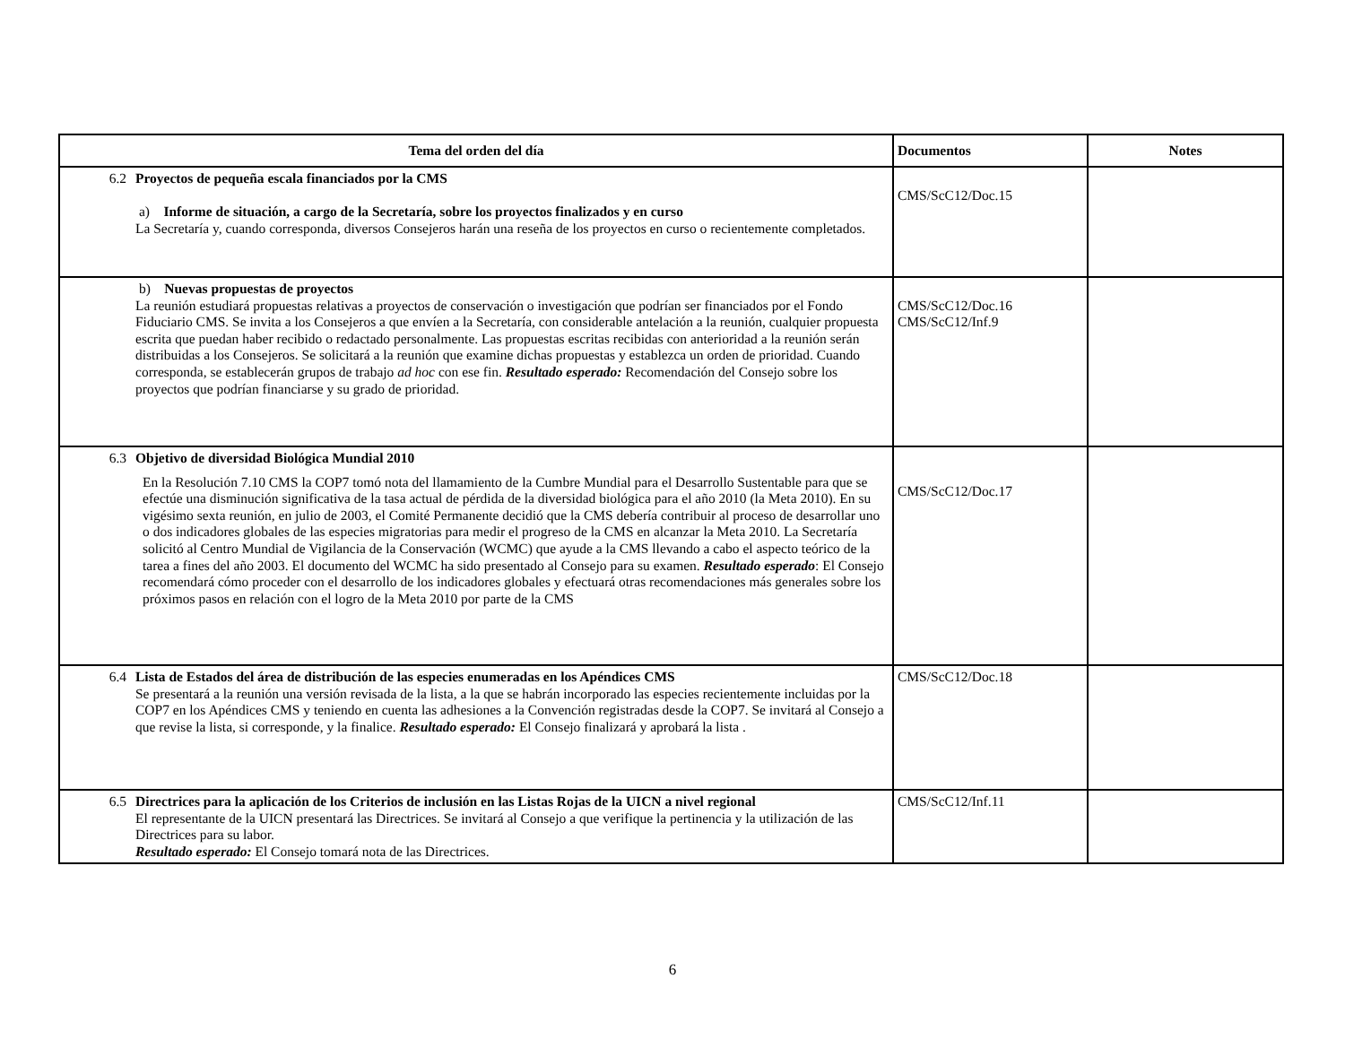| Tema del orden del día | Documentos | Notes |
| --- | --- | --- |
| 6.2 Proyectos de pequeña escala financiados por la CMS a) Informe de situación, a cargo de la Secretaría, sobre los proyectos finalizados y en curso La Secretaría y, cuando corresponda, diversos Consejeros harán una reseña de los proyectos en curso o recientemente completados. | CMS/ScC12/Doc.15 | |
| b) Nuevas propuestas de proyectos La reunión estudiará propuestas relativas a proyectos de conservación o investigación que podrían ser financiados por el Fondo Fiduciario CMS. Se invita a los Consejeros a que envíen a la Secretaría, con considerable antelación a la reunión, cualquier propuesta escrita que puedan haber recibido o redactado personalmente. Las propuestas escritas recibidas con anterioridad a la reunión serán distribuidas a los Consejeros. Se solicitará a la reunión que examine dichas propuestas y establezca un orden de prioridad. Cuando corresponda, se establecerán grupos de trabajo ad hoc con ese fin. Resultado esperado: Recomendación del Consejo sobre los proyectos que podrían financiarse y su grado de prioridad. | CMS/ScC12/Doc.16 CMS/ScC12/Inf.9 | |
| 6.3 Objetivo de diversidad Biológica Mundial 2010 En la Resolución 7.10 CMS la COP7 tomó nota del llamamiento de la Cumbre Mundial para el Desarrollo Sustentable para que se efectúe una disminución significativa de la tasa actual de pérdida de la diversidad biológica para el año 2010 (la Meta 2010). En su vigésimo sexta reunión, en julio de 2003, el Comité Permanente decidió que la CMS debería contribuir al proceso de desarrollar uno o dos indicadores globales de las especies migratorias para medir el progreso de la CMS en alcanzar la Meta 2010. La Secretaría solicitó al Centro Mundial de Vigilancia de la Conservación (WCMC) que ayude a la CMS llevando a cabo el aspecto teórico de la tarea a fines del año 2003. El documento del WCMC ha sido presentado al Consejo para su examen. Resultado esperado : El Consejo recomendará cómo proceder con el desarrollo de los indicadores globales y efectuará otras recomendaciones más generales sobre los próximos pasos en relación con el logro de la Meta 2010 por parte de la CMS | CMS/ScC12/Doc.17 | |
| 6.4 Lista de Estados del área de distribución de las especies enumeradas en los Apéndices CMS Se presentará a la reunión una versión revisada de la lista, a la que se habrán incorporado las especies recientemente incluidas por la COP7 en los Apéndices CMS y teniendo en cuenta las adhesiones a la Convención registradas desde la COP7. Se invitará al Consejo a que revise la lista, si corresponde, y la finalice. Resultado esperado: El Consejo finalizará y aprobará la lista . | CMS/ScC12/Doc.18 | |
| 6.5 Directrices para la aplicación de los Criterios de inclusión en las Listas Rojas de la UICN a nivel regional El representante de la UICN presentará las Directrices. Se invitará al Consejo a que verifique la pertinencia y la utilización de las Directrices para su labor. Resultado esperado: El Consejo tomará nota de las Directrices. | CMS/ScC12/Inf.11 | |
6